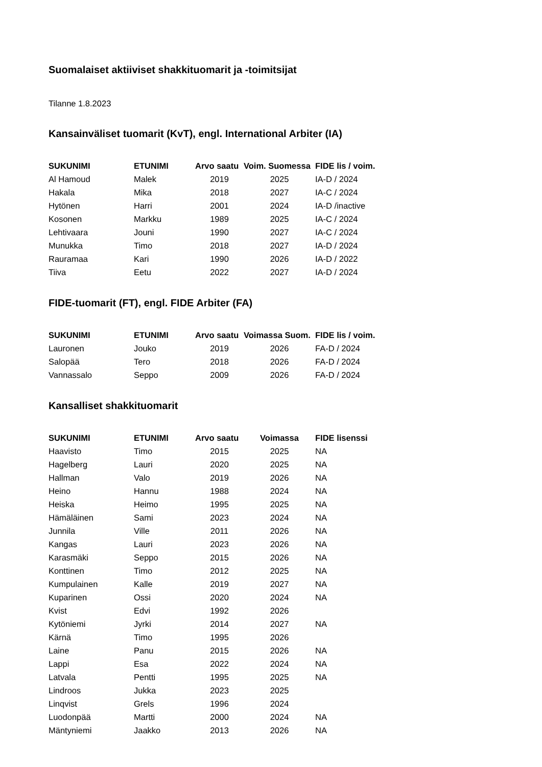Suomalaiset aktiiviset shakkituomarit ja -toimitsijat
Tilanne 1.8.2023
Kansainväliset tuomarit (KvT), engl. International Arbiter (IA)
| SUKUNIMI | ETUNIMI | Arvo saatu | Voim. Suomessa | FIDE lis / voim. |
| --- | --- | --- | --- | --- |
| Al Hamoud | Malek | 2019 | 2025 | IA-D / 2024 |
| Hakala | Mika | 2018 | 2027 | IA-C / 2024 |
| Hytönen | Harri | 2001 | 2024 | IA-D /inactive |
| Kosonen | Markku | 1989 | 2025 | IA-C / 2024 |
| Lehtivaara | Jouni | 1990 | 2027 | IA-C / 2024 |
| Munukka | Timo | 2018 | 2027 | IA-D / 2024 |
| Rauramaa | Kari | 1990 | 2026 | IA-D / 2022 |
| Tiiva | Eetu | 2022 | 2027 | IA-D / 2024 |
FIDE-tuomarit (FT), engl. FIDE Arbiter (FA)
| SUKUNIMI | ETUNIMI | Arvo saatu | Voimassa Suom. | FIDE lis / voim. |
| --- | --- | --- | --- | --- |
| Lauronen | Jouko | 2019 | 2026 | FA-D / 2024 |
| Salopää | Tero | 2018 | 2026 | FA-D / 2024 |
| Vannassalo | Seppo | 2009 | 2026 | FA-D / 2024 |
Kansalliset shakkituomarit
| SUKUNIMI | ETUNIMI | Arvo saatu | Voimassa | FIDE lisenssi |
| --- | --- | --- | --- | --- |
| Haavisto | Timo | 2015 | 2025 | NA |
| Hagelberg | Lauri | 2020 | 2025 | NA |
| Hallman | Valo | 2019 | 2026 | NA |
| Heino | Hannu | 1988 | 2024 | NA |
| Heiska | Heimo | 1995 | 2025 | NA |
| Hämäläinen | Sami | 2023 | 2024 | NA |
| Junnila | Ville | 2011 | 2026 | NA |
| Kangas | Lauri | 2023 | 2026 | NA |
| Karasmäki | Seppo | 2015 | 2026 | NA |
| Konttinen | Timo | 2012 | 2025 | NA |
| Kumpulainen | Kalle | 2019 | 2027 | NA |
| Kuparinen | Ossi | 2020 | 2024 | NA |
| Kvist | Edvi | 1992 | 2026 | |
| Kytöniemi | Jyrki | 2014 | 2027 | NA |
| Kärnä | Timo | 1995 | 2026 | |
| Laine | Panu | 2015 | 2026 | NA |
| Lappi | Esa | 2022 | 2024 | NA |
| Latvala | Pentti | 1995 | 2025 | NA |
| Lindroos | Jukka | 2023 | 2025 | |
| Linqvist | Grels | 1996 | 2024 | |
| Luodonpää | Martti | 2000 | 2024 | NA |
| Mäntyniemi | Jaakko | 2013 | 2026 | NA |